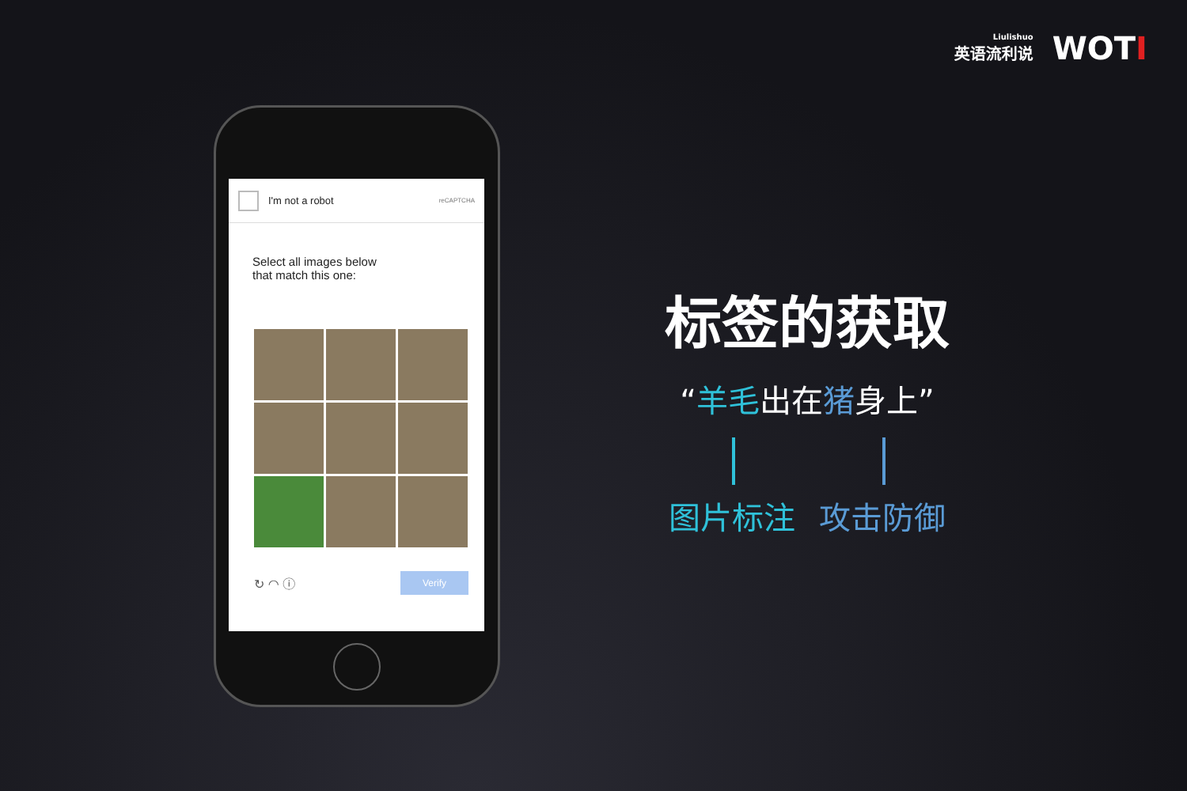Liulishuo
英语流利说
WOTI
I'm not a robot
reCAPTCHA
Select all images below
that match this one:
↻ ◠ ⓘ Verify
标签的获取
“羊毛出在猪身上”
图片标注 攻击防御